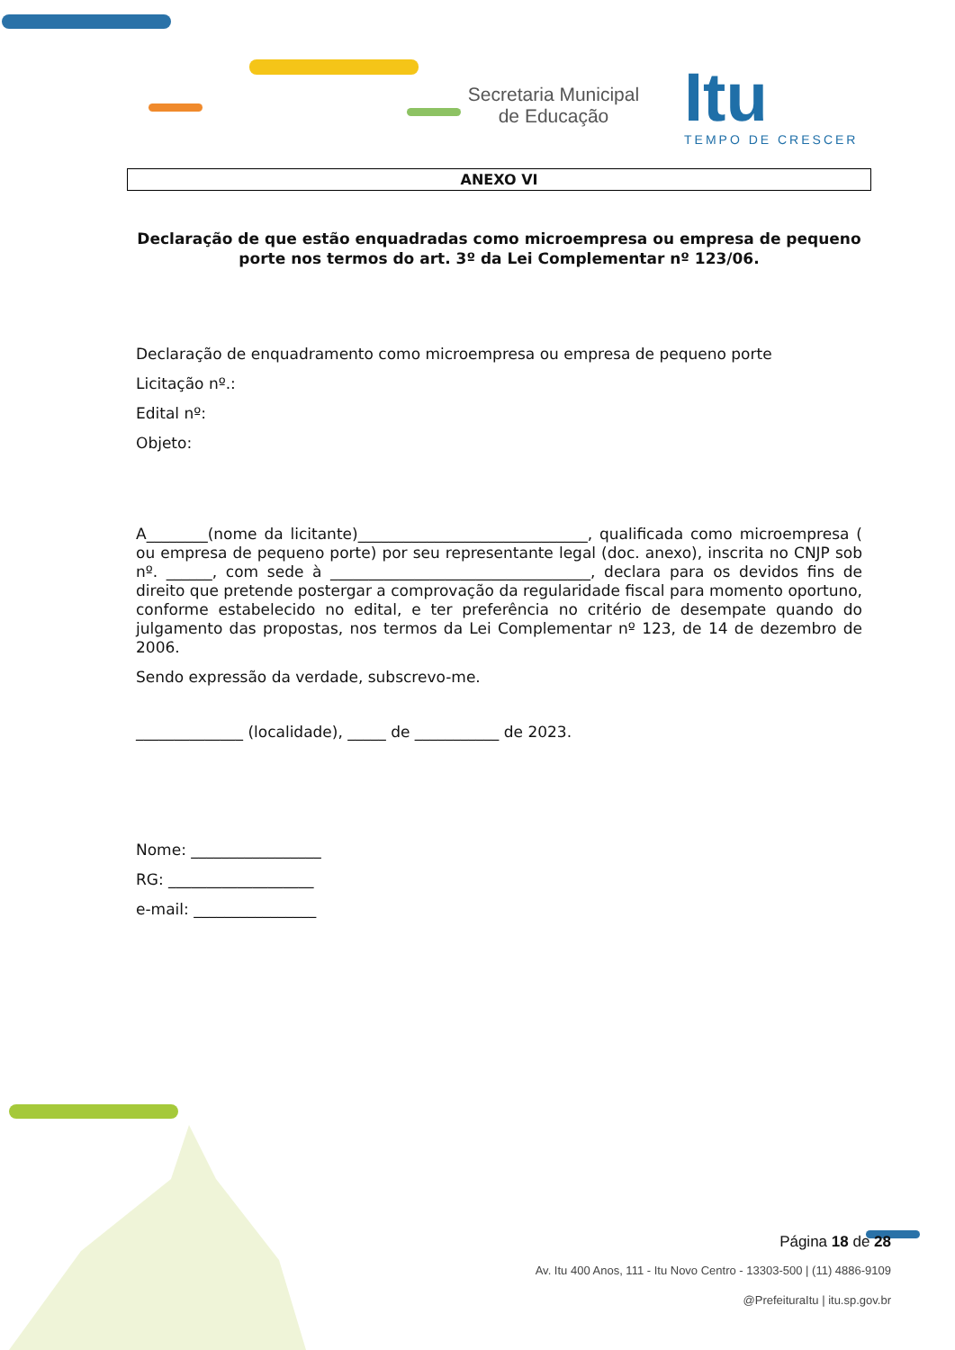Secretaria Municipal de Educação
Itu
TEMPO DE CRESCER
ANEXO VI
Declaração de que estão enquadradas como microempresa ou empresa de pequeno porte nos termos do art. 3º da Lei Complementar nº 123/06.
Declaração de enquadramento como microempresa ou empresa de pequeno porte
Licitação nº.:
Edital nº:
Objeto:
A________(nome da licitante)______________________________, qualificada como microempresa ( ou empresa de pequeno porte) por seu representante legal (doc. anexo), inscrita no CNJP sob nº. ______, com sede à __________________________________, declara para os devidos fins de direito que pretende postergar a comprovação da regularidade fiscal para momento oportuno, conforme estabelecido no edital, e ter preferência no critério de desempate quando do julgamento das propostas, nos termos da Lei Complementar nº 123, de 14 de dezembro de 2006.
Sendo expressão da verdade, subscrevo-me.
______________ (localidade), _____ de ___________ de 2023.
Nome: _________________
RG: ___________________
e-mail: ________________
Página 18 de 28
Av. Itu 400 Anos, 111 - Itu Novo Centro - 13303-500 | (11) 4886-9109
@PrefeituraItu | itu.sp.gov.br